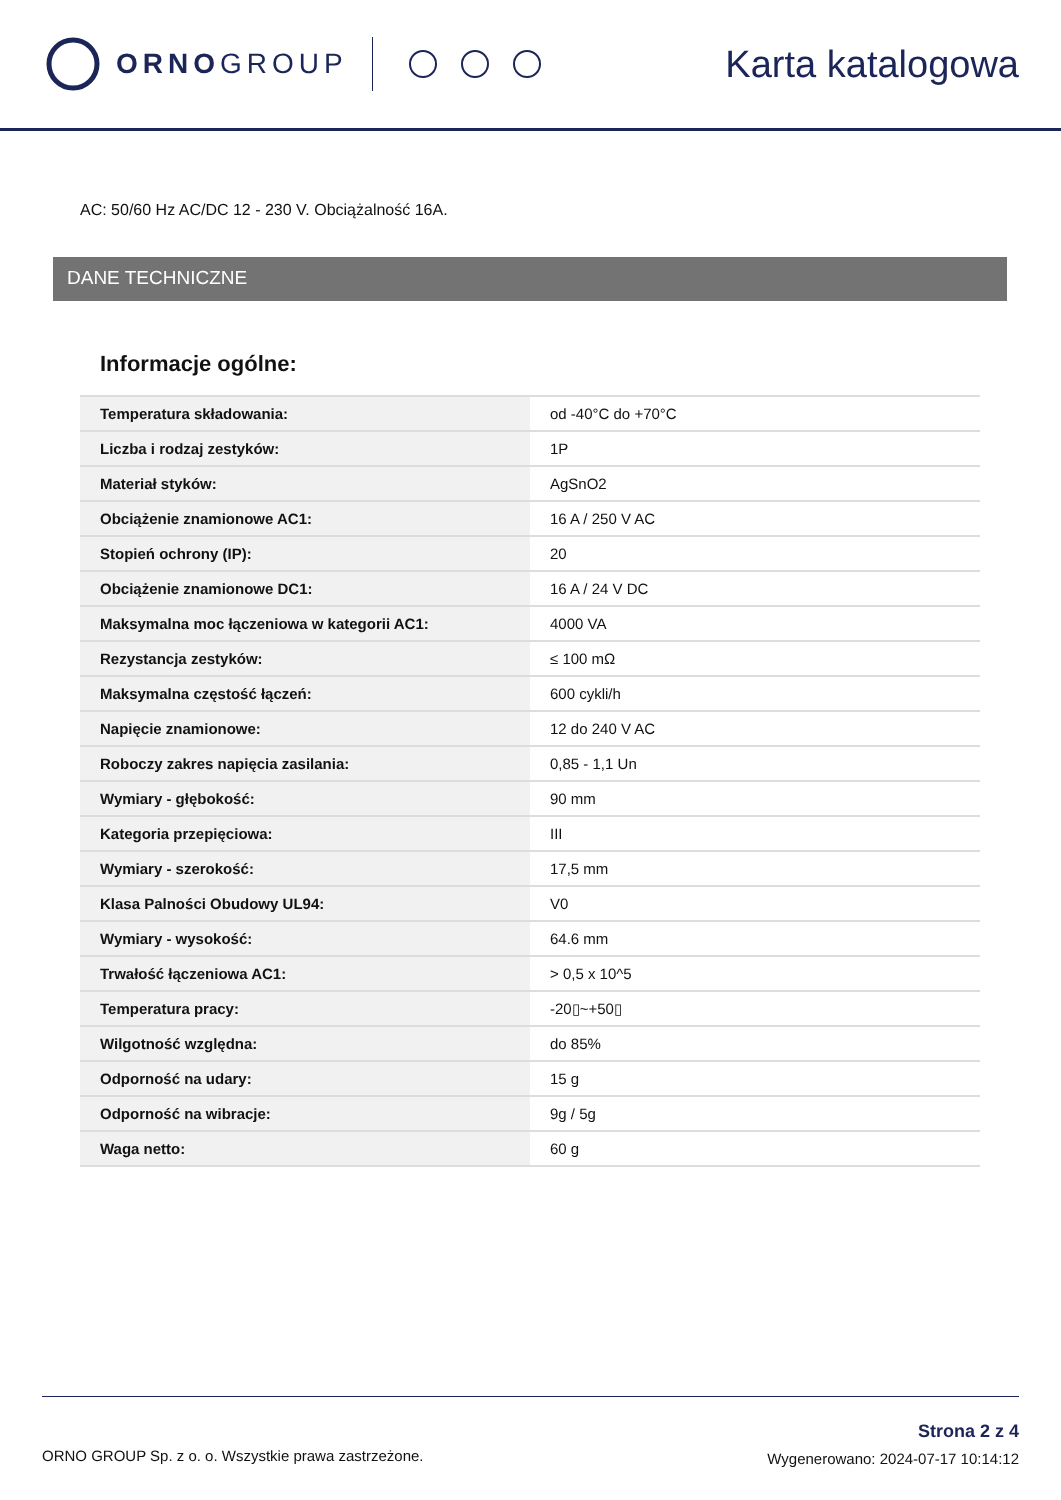ORNOGROUP
Karta katalogowa
AC: 50/60 Hz AC/DC 12 - 230 V. Obciążalność 16A.
DANE TECHNICZNE
Informacje ogólne:
| Temperatura składowania: | od -40°C do +70°C |
| Liczba i rodzaj zestyków: | 1P |
| Materiał styków: | AgSnO2 |
| Obciążenie znamionowe AC1: | 16 A / 250 V AC |
| Stopień ochrony (IP): | 20 |
| Obciążenie znamionowe DC1: | 16 A / 24 V DC |
| Maksymalna moc łączeniowa w kategorii AC1: | 4000 VA |
| Rezystancja zestyków: | ≤ 100 mΩ |
| Maksymalna częstość łączeń: | 600 cykli/h |
| Napięcie znamionowe: | 12 do 240 V AC |
| Roboczy zakres napięcia zasilania: | 0,85 - 1,1 Un |
| Wymiary - głębokość: | 90 mm |
| Kategoria przepięciowa: | III |
| Wymiary - szerokość: | 17,5 mm |
| Klasa Palności Obudowy UL94: | V0 |
| Wymiary - wysokość: | 64.6 mm |
| Trwałość łączeniowa AC1: | > 0,5 x 10^5 |
| Temperatura pracy: | -20▯~+50▯ |
| Wilgotność względna: | do 85% |
| Odporność na udary: | 15 g |
| Odporność na wibracje: | 9g / 5g |
| Waga netto: | 60 g |
ORNO GROUP Sp. z o. o. Wszystkie prawa zastrzeżone.
Strona 2 z 4
Wygenerowano: 2024-07-17 10:14:12